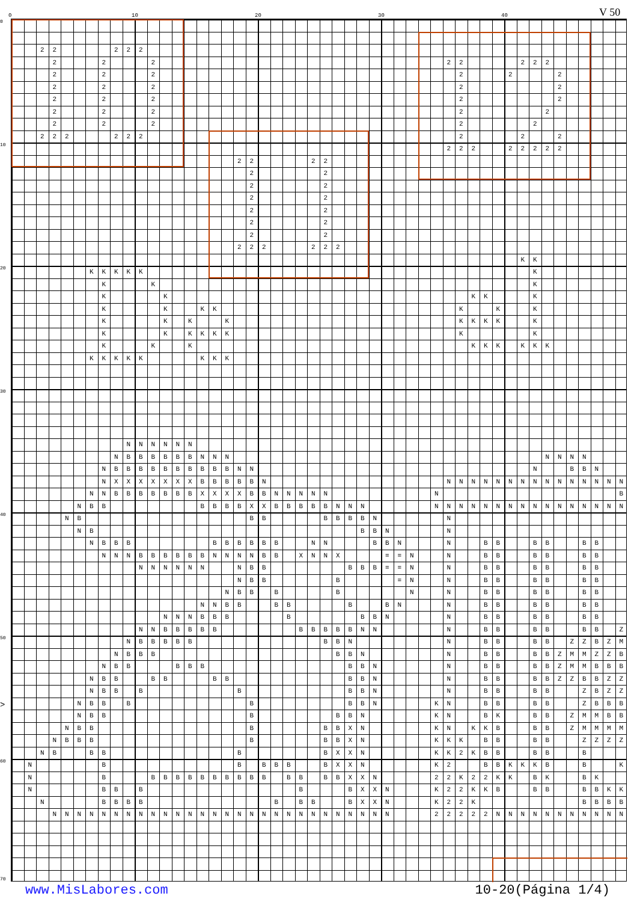0 10 20 30 40 V 50
0
10
20
30
40
50
>
60
70
| | | 2 | 2 | | | | | 2 | 2 | 2 | | | | | | | | | | | | | | | | | | | | | | | | | | | | | | | | | | | | | | | |
| | | | 2 | | | | 2 | | | | 2 | | | | | | | | | | | | | | | | | | | | | | | | 2 | 2 | | | | | 2 | 2 | 2 | | | | | | |
| | | | 2 | | | | 2 | | | | 2 | | | | | | | | | | | | | | | | | | | | | | | | | 2 | | | | 2 | | | | 2 | | | | | |
| | | | 2 | | | | 2 | | | | 2 | | | | | | | | | | | | | | | | | | | | | | | | | 2 | | | | | | | | 2 | | | | | |
| | | | 2 | | | | 2 | | | | 2 | | | | | | | | | | | | | | | | | | | | | | | | | 2 | | | | | | | | 2 | | | | | |
| | | | 2 | | | | 2 | | | | 2 | | | | | | | | | | | | | | | | | | | | | | | | | 2 | | | | | | | 2 | | | | | | |
| | | | 2 | | | | 2 | | | | 2 | | | | | | | | | | | | | | | | | | | | | | | | | 2 | | | | | | 2 | | | | | | | |
| | | 2 | 2 | 2 | | | | 2 | 2 | 2 | | | | | | | | | | | | | | | | | | | | | | | | | | 2 | | | | | 2 | | | 2 | | | | | |
| | | | | | | | | | | | | | | | | | | | | | | | | | | | | | | | | | | | 2 | 2 | 2 | | | 2 | 2 | 2 | 2 | 2 | | | | | |
| | | | | | | | | | | | | | | | | | | 2 | 2 | | | | | 2 | 2 | | | | | | | | | | | | | | | | | | | | | | | | |
| | | | | | | | | | | | | | | | | | | | 2 | | | | | | 2 | | | | | | | | | | | | | | | | | | | | | | | | |
| | | | | | | | | | | | | | | | | | | | 2 | | | | | | 2 | | | | | | | | | | | | | | | | | | | | | | | | |
| | | | | | | | | | | | | | | | | | | | 2 | | | | | | 2 | | | | | | | | | | | | | | | | | | | | | | | | |
| | | | | | | | | | | | | | | | | | | | 2 | | | | | | 2 | | | | | | | | | | | | | | | | | | | | | | | | |
| | | | | | | | | | | | | | | | | | | | 2 | | | | | | 2 | | | | | | | | | | | | | | | | | | | | | | | | |
| | | | | | | | | | | | | | | | | | | | 2 | | | | | | 2 | | | | | | | | | | | | | | | | | | | | | | | | |
| | | | | | | | | | | | | | | | | | | 2 | 2 | 2 | | | | 2 | 2 | 2 | | | | | | | | | | | | | | | | | | | | | | | |
| | | | | | | | | | | | | | | | | | | | | | | | | | | | | | | | | | | | | | | | | | K | K | | | | | | | |
| | | | | | | K | K | K | K | K | | | | | | | | | | | | | | | | | | | | | | | | | | | | | | | | K | | | | | | | |
| | | | | | | | K | | | | K | | | | | | | | | | | | | | | | | | | | | | | | | | | | | | | K | | | | | | | |
| | | | | | | | K | | | | | K | | | | | | | | | | | | | | | | | | | | | | | | | K | K | | | | K | | | | | | | |
| | | | | | | | K | | | | | K | | | K | K | | | | | | | | | | | | | | | | | | | | K | | | K | | | K | | | | | | | |
| | | | | | | | K | | | | | K | | K | | | K | | | | | | | | | | | | | | | | | | | K | K | K | K | | | K | | | | | | | |
| | | | | | | | K | | | | | K | | K | K | K | K | | | | | | | | | | | | | | | | | | | K | | | | | | K | | | | | | | |
| | | | | | | | K | | | | K | | | K | | | | | | | | | | | | | | | | | | | | | | | K | K | K | | K | K | K | | | | | | |
| | | | | | | K | K | K | K | K | | | | | K | K | K | | | | | | | | | | | | | | | | | | | | | | | | | | | | | | | | |
| | | | | | | | | | N | N | N | N | N | N | | | | | | | | | | | | | | | | | | | | | | | | | | | | | | | | | | | |
| | | | | | | | | N | B | B | B | B | B | B | N | N | N | | | | | | | | | | | | | | | | | | | | | | | | | | N | N | N | N | | | |
| | | | | | | | N | B | B | B | B | B | B | B | B | B | B | N | N | | | | | | | | | | | | | | | | | | | | | | | N | | | B | B | N | | |
| | | | | | | | N | X | X | X | X | X | X | X | B | B | B | B | B | N | | | | | | | | | | | | | | | N | N | N | N | N | N | N | N | N | N | N | N | N | N | N |
| | | | | | | N | N | B | B | B | B | B | B | B | X | X | X | X | B | B | N | N | N | N | N | | | | | | | | | N | | | | | | | | | | | | | | | B |
| | | | | | N | B | B | | | | | | | | B | B | B | B | X | X | B | B | B | B | B | N | N | N | | | | | | N | N | N | N | N | N | N | N | N | N | N | N | N | N | N | N |
| | | | | N | B | | | | | | | | | | | | | | B | B | | | | | B | B | B | B | N | | | | | | N | | | | | | | | | | | | | | |
| | | | | | N | B | | | | | | | | | | | | | | | | | | | | | | B | B | N | | | | | N | | | | | | | | | | | | | | |
| | | | | | | N | B | B | B | | | | | | | B | B | B | B | B | B | | | N | N | | | | B | B | N | | | | N | | | B | B | | | B | B | | | B | B | | |
| | | | | | | | N | N | N | B | B | B | B | B | B | N | N | N | N | B | B | | X | N | N | X | | | | = | = | N | | | N | | | B | B | | | B | B | | | B | B | | |
| | | | | | | | | | | N | N | N | N | N | N | | | N | B | B | | | | | | | B | B | B | = | = | N | | | N | | | B | B | | | B | B | | | B | B | | |
| | | | | | | | | | | | | | | | | | | N | B | B | | | | | | B | | | | | = | N | | | N | | | B | B | | | B | B | | | B | B | | |
| | | | | | | | | | | | | | | | | | N | B | B | | B | | | | | B | | | | | | N | | | N | | | B | B | | | B | B | | | B | B | | |
| | | | | | | | | | | | | | | | N | N | B | B | | | B | B | | | | | B | | | B | N | | | | N | | | B | B | | | B | B | | | B | B | | |
| | | | | | | | | | | | | N | N | N | B | B | B | | | | | B | | | | | | B | B | N | | | | | N | | | B | B | | | B | B | | | B | B | | |
| | | | | | | | | | | N | N | B | B | B | B | B | | | | | | | B | B | B | B | B | N | N | | | | | | N | | | B | B | | | B | B | | | B | B | | Z |
| | | | | | | | | | N | B | B | B | B | B | | | | | | | | | | | B | B | N | | | | | | | | N | | | B | B | | | B | B | | Z | Z | B | Z | M |
| | | | | | | | | N | B | B | B | | | | | | | | | | | | | | | B | B | N | | | | | | | N | | | B | B | | | B | B | Z | M | M | Z | Z | B |
| | | | | | | | N | B | B | | | | B | B | B | | | | | | | | | | | | B | B | N | | | | | | N | | | B | B | | | B | B | Z | M | M | B | B | B |
| | | | | | | N | B | B | | | B | B | | | | B | B | | | | | | | | | | B | B | N | | | | | | N | | | B | B | | | B | B | Z | Z | B | B | Z | Z |
| | | | | | | N | B | B | | B | | | | | | | | B | | | | | | | | | B | B | N | | | | | | N | | | B | B | | | B | B | | | Z | B | Z | Z |
| | | | | | N | B | B | | B | | | | | | | | | | B | | | | | | | | B | B | N | | | | | K | N | | | B | B | | | B | B | | | Z | B | B | B |
| | | | | | N | B | B | | | | | | | | | | | | B | | | | | | | B | B | N | | | | | | K | N | | | B | K | | | B | B | | Z | M | M | B | B |
| | | | | N | B | B | | | | | | | | | | | | | B | | | | | | B | B | X | N | | | | | | K | N | | K | K | B | | | B | B | | Z | M | M | M | M |
| | | | N | B | B | B | | | | | | | | | | | | | B | | | | | | B | B | X | N | | | | | | K | K | K | | B | B | | | B | B | | | Z | Z | Z | Z |
| | | N | B | | | B | B | | | | | | | | | | | B | | | | | | | B | X | X | N | | | | | | K | K | 2 | K | B | B | | | B | B | | | B | | | |
| | N | | | | | | B | | | | | | | | | | | B | | B | B | B | | | B | X | X | N | | | | | | K | 2 | | | B | B | K | K | K | B | | | B | | | K |
| | N | | | | | | B | | | | B | B | B | B | B | B | B | B | B | B | | B | B | | B | B | X | X | N | | | | | 2 | 2 | K | 2 | 2 | K | K | | B | K | | | B | K | | |
| | N | | | | | | B | B | | B | | | | | | | | | | | | | B | | | | B | X | X | N | | | | K | 2 | 2 | K | K | B | | | B | B | | | B | B | K | K |
| | | N | | | | | B | B | B | B | | | | | | | | | | | B | | B | B | | | B | X | X | N | | | | K | 2 | 2 | K | | | | | | | | | B | B | B | B |
| | | | N | N | N | N | N | N | N | N | N | N | N | N | N | N | N | N | N | N | N | N | N | N | N | N | N | N | N | N | | | | 2 | 2 | 2 | 2 | 2 | N | N | N | N | N | N | N | N | N | N | N |
www.MisLabores.com 10-20(Página 1/4)